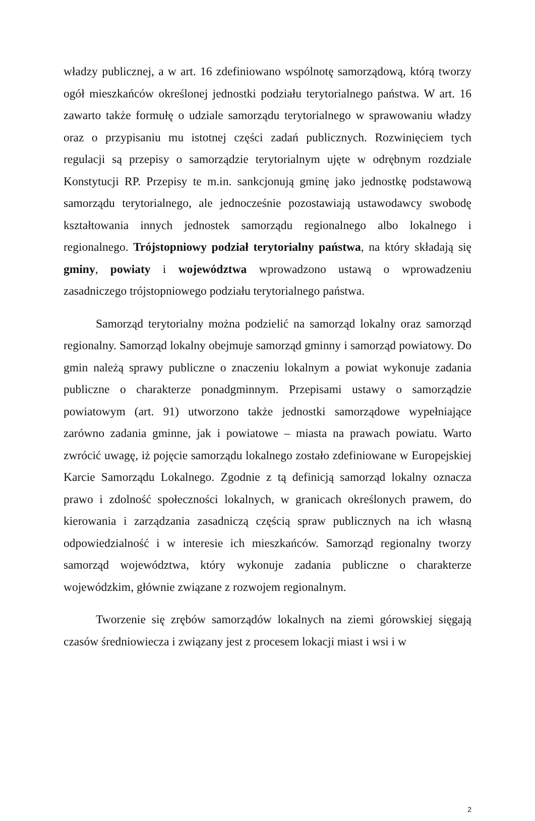władzy publicznej, a w art. 16 zdefiniowano wspólnotę samorządową, którą tworzy ogół mieszkańców określonej jednostki podziału terytorialnego państwa. W art. 16 zawarto także formułę o udziale samorządu terytorialnego w sprawowaniu władzy oraz o przypisaniu mu istotnej części zadań publicznych. Rozwinięciem tych regulacji są przepisy o samorządzie terytorialnym ujęte w odrębnym rozdziale Konstytucji RP. Przepisy te m.in. sankcjonują gminę jako jednostkę podstawową samorządu terytorialnego, ale jednocześnie pozostawiają ustawodawcy swobodę kształtowania innych jednostek samorządu regionalnego albo lokalnego i regionalnego. Trójstopniowy podział terytorialny państwa, na który składają się gminy, powiaty i województwa wprowadzono ustawą o wprowadzeniu zasadniczego trójstopniowego podziału terytorialnego państwa.
Samorząd terytorialny można podzielić na samorząd lokalny oraz samorząd regionalny. Samorząd lokalny obejmuje samorząd gminny i samorząd powiatowy. Do gmin należą sprawy publiczne o znaczeniu lokalnym a powiat wykonuje zadania publiczne o charakterze ponadgminnym. Przepisami ustawy o samorządzie powiatowym (art. 91) utworzono także jednostki samorządowe wypełniające zarówno zadania gminne, jak i powiatowe – miasta na prawach powiatu. Warto zwrócić uwagę, iż pojęcie samorządu lokalnego zostało zdefiniowane w Europejskiej Karcie Samorządu Lokalnego. Zgodnie z tą definicją samorząd lokalny oznacza prawo i zdolność społeczności lokalnych, w granicach określonych prawem, do kierowania i zarządzania zasadniczą częścią spraw publicznych na ich własną odpowiedzialność i w interesie ich mieszkańców. Samorząd regionalny tworzy samorząd województwa, który wykonuje zadania publiczne o charakterze wojewódzkim, głównie związane z rozwojem regionalnym.
Tworzenie się zrębów samorządów lokalnych na ziemi górowskiej sięgają czasów średniowiecza i związany jest z procesem lokacji miast i wsi i w
2